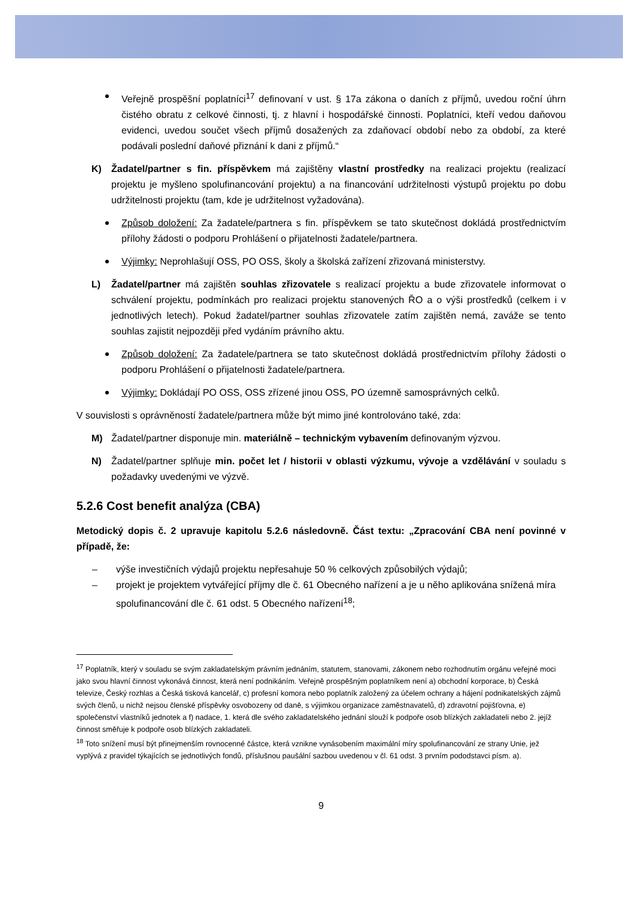Veřejně prospěšní poplatníci<sup>17</sup> definovaní v ust. § 17a zákona o daních z příjmů, uvedou roční úhrn čistého obratu z celkové činnosti, tj. z hlavní i hospodářské činnosti. Poplatníci, kteří vedou daňovou evidenci, uvedou součet všech příjmů dosažených za zdaňovací období nebo za období, za které podávali poslední daňové přiznání k dani z příjmů.“
K) Žadatel/partner s fin. příspěvkem má zajištěny vlastní prostředky na realizaci projektu (realizací projektu je myšleno spolufinancování projektu) a na financování udržitelnosti výstupů projektu po dobu udržitelnosti projektu (tam, kde je udržitelnost vyžadována).
Způsob doložení: Za žadatele/partnera s fin. příspěvkem se tato skutečnost dokládá prostřednictvím přílohy žádosti o podporu Prohlášení o přijatelnosti žadatele/partnera.
Výjimky: Neprohlašují OSS, PO OSS, školy a školská zařízení zřizovaná ministerstvy.
L) Žadatel/partner má zajištěn souhlas zřizovatele s realizací projektu a bude zřizovatele informovat o schválení projektu, podmínkách pro realizaci projektu stanovených ŘO a o výši prostředků (celkem i v jednotlivých letech). Pokud žadatel/partner souhlas zřizovatele zatím zajištěn nemá, zaváže se tento souhlas zajistit nejpozději před vydáním právního aktu.
Způsob doložení: Za žadatele/partnera se tato skutečnost dokládá prostřednictvím přílohy žádosti o podporu Prohlášení o přijatelnosti žadatele/partnera.
Výjimky: Dokládají PO OSS, OSS zřízené jinou OSS, PO územně samosprávných celků.
V souvislosti s oprávněností žadatele/partnera může být mimo jiné kontrolováno také, zda:
M) Žadatel/partner disponuje min. materiálně – technickým vybavením definovaným výzvou.
N) Žadatel/partner splňuje min. počet let / historii v oblasti výzkumu, vývoje a vzdělávání v souladu s požadavky uvedenými ve výzvě.
5.2.6 Cost benefit analýza (CBA)
Metodický dopis č. 2 upravuje kapitolu 5.2.6 následovně. Část textu: „Zpracování CBA není povinné v případě, že:
– výše investičních výdajů projektu nepřesahuje 50 % celkových způsobilých výdajů;
– projekt je projektem vytvářející příjmy dle č. 61 Obecného nařízení a je u něho aplikována snížená míra spolufinancování dle č. 61 odst. 5 Obecného nařízení<sup>18</sup>;
<sup>17</sup> Poplatník, který v souladu se svým zakladatelským právním jednáním, statutem, stanovami, zákonem nebo rozhodnutím orgánu veřejné moci jako svou hlavní činnost vykonává činnost, která není podnikáním. Veřejně prospěšným poplatníkem není a) obchodní korporace, b) Česká televize, Český rozhlas a Česká tisková kancelář, c) profesní komora nebo poplatník založený za účelem ochrany a hájení podnikatelských zájmů svých členů, u nichž nejsou členské příspěvky osvobozeny od daně, s výjimkou organizace zaměstnavatelů, d) zdravotní pojišťovna, e) společenství vlastníků jednotek a f) nadace, 1. která dle svého zakladatelského jednání slouží k podpoře osob blízkých zakladateli nebo 2. jejíž činnost směřuje k podpoře osob blízkých zakladateli.
<sup>18</sup> Toto snížení musí být přinejmenším rovnocenné částce, která vznikne vynásobením maximální míry spolufinancování ze strany Unie, jež vyplývá z pravidel týkajících se jednotlivých fondů, příslušnou paušální sazbou uvedenou v čl. 61 odst. 3 prvním pododstavci písm. a).
9